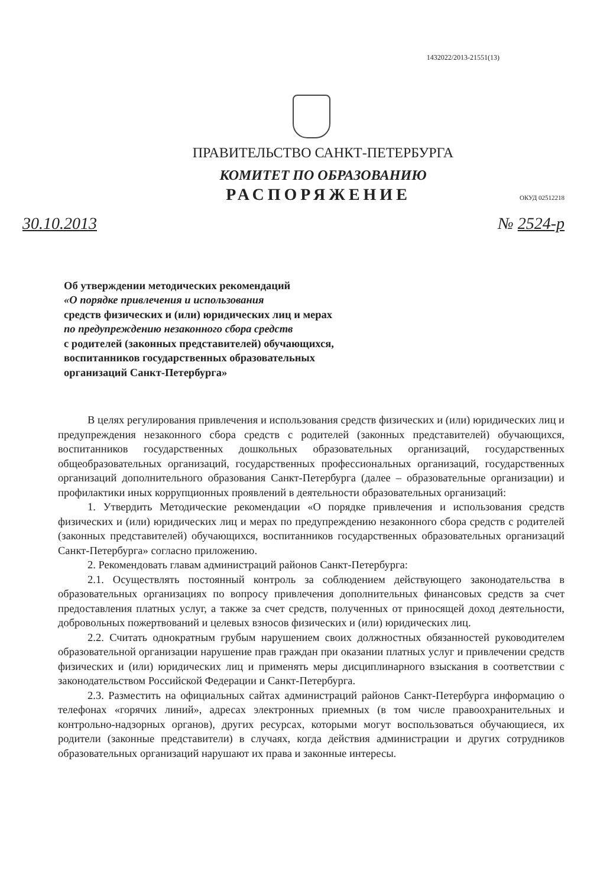1432022/2013-21551(13)
ПРАВИТЕЛЬСТВО САНКТ-ПЕТЕРБУРГА
КОМИТЕТ ПО ОБРАЗОВАНИЮ
РАСПОРЯЖЕНИЕ
ОКУД 02512218
30.10.2013 № 2524-р
Об утверждении методических рекомендаций
«О порядке привлечения и использования
средств физических и (или) юридических лиц и мерах
по предупреждению незаконного сбора средств
с родителей (законных представителей) обучающихся,
воспитанников государственных образовательных
организаций Санкт-Петербурга»
В целях регулирования привлечения и использования средств физических и (или) юридических лиц и предупреждения незаконного сбора средств с родителей (законных представителей) обучающихся, воспитанников государственных дошкольных образовательных организаций, государственных общеобразовательных организаций, государственных профессиональных организаций, государственных организаций дополнительного образования Санкт-Петербурга (далее – образовательные организации) и профилактики иных коррупционных проявлений в деятельности образовательных организаций:
1. Утвердить Методические рекомендации «О порядке привлечения и использования средств физических и (или) юридических лиц и мерах по предупреждению незаконного сбора средств с родителей (законных представителей) обучающихся, воспитанников государственных образовательных организаций Санкт-Петербурга» согласно приложению.
2. Рекомендовать главам администраций районов Санкт-Петербурга:
2.1. Осуществлять постоянный контроль за соблюдением действующего законодательства в образовательных организациях по вопросу привлечения дополнительных финансовых средств за счет предоставления платных услуг, а также за счет средств, полученных от приносящей доход деятельности, добровольных пожертвований и целевых взносов физических и (или) юридических лиц.
2.2. Считать однократным грубым нарушением своих должностных обязанностей руководителем образовательной организации нарушение прав граждан при оказании платных услуг и привлечении средств физических и (или) юридических лиц и применять меры дисциплинарного взыскания в соответствии с законодательством Российской Федерации и Санкт-Петербурга.
2.3. Разместить на официальных сайтах администраций районов Санкт-Петербурга информацию о телефонах «горячих линий», адресах электронных приемных (в том числе правоохранительных и контрольно-надзорных органов), других ресурсах, которыми могут воспользоваться обучающиеся, их родители (законные представители) в случаях, когда действия администрации и других сотрудников образовательных организаций нарушают их права и законные интересы.